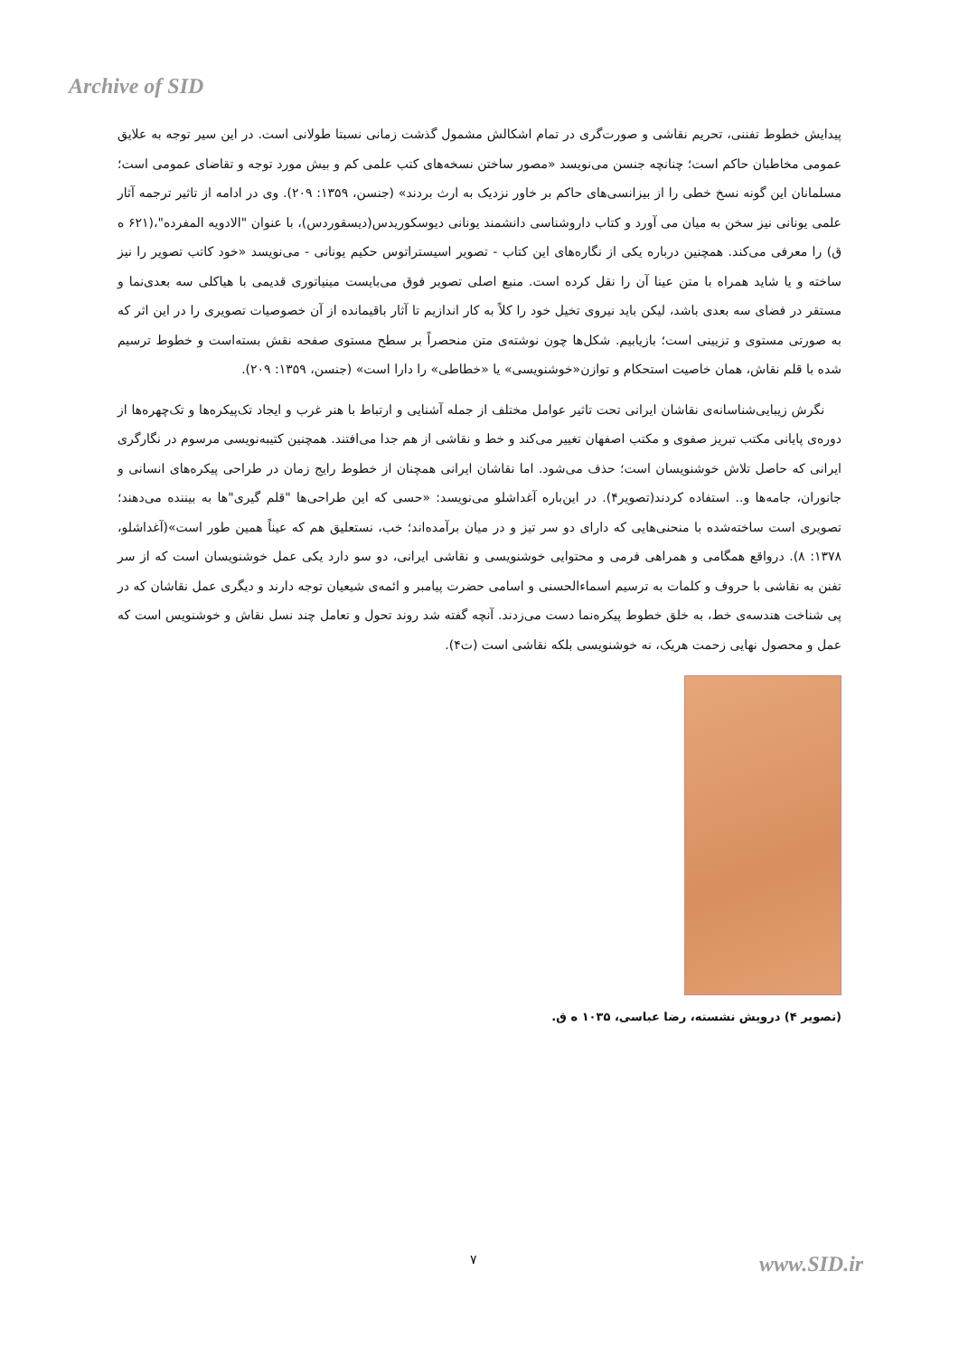Archive of SID
پیدایش خطوط تفننی، تحریم نقاشی و صورت‌گری در تمام اشکالش مشمول گذشت زمانی نسبتا طولانی است. در این سیر توجه به علایق عمومی مخاطبان حاکم است؛ چنانچه جنسن می‌نویسد «مصور ساختن نسخه‌های کتب علمی کم و بیش مورد توجه و تقاضای عمومی است؛ مسلمانان این گونه نسخ خطی را از بیزانسی‌های حاکم بر خاور نزدیک به ارث بردند» (جنسن، ۱۳۵۹: ۲۰۹). وی در ادامه از تاثیر ترجمه آثار علمی یونانی نیز سخن به میان می آورد و کتاب داروشناسی دانشمند یونانی دیوسکوریدس(دیسقوردس)، با عنوان "الادویه المفرده"،(۶۲۱ ه ق) را معرفی می‌کند. همچنین درباره یکی از نگاره‌های این کتاب - تصویر اسیستراتوس حکیم یونانی - می‌نویسد «خود کاتب تصویر را نیز ساخته و یا شاید همراه با متن عینا آن را نقل کرده است. منبع اصلی تصویر فوق می‌بایست مینیاتوری قدیمی با هیاکلی سه بعدی‌نما و مستقر در فضای سه بعدی باشد، لیکن باید نیروی تخیل خود را کلاً به کار اندازیم تا آثار باقیمانده از آن خصوصیات تصویری را در این اثر که به صورتی مستوی و تزیینی است؛ بازیابیم. شکل‌ها چون نوشته‌ی متن منحصراً بر سطح مستوی صفحه نقش بسته‌است و خطوط ترسیم شده با قلم نقاش، همان خاصیت استحکام و توازن«خوشنویسی» یا «خطاطی» را دارا است» (جنسن، ۱۳۵۹: ۲۰۹).
نگرش زیبایی‌شناسانه‌ی نقاشان ایرانی تحت تاثیر عوامل مختلف از جمله آشنایی و ارتباط با هنر غرب و ایجاد تک‌پیکره‌ها و تک‌چهره‌ها از دوره‌ی پایانی مکتب تبریز صفوی و مکتب اصفهان تغییر می‌کند و خط و نقاشی از هم جدا می‌افتند. همچنین کتیبه‌نویسی مرسوم در نگارگری ایرانی که حاصل تلاش خوشنویسان است؛ حذف می‌شود. اما نقاشان ایرانی همچنان از خطوط رایج زمان در طراحی پیکره‌های انسانی و جانوران، جامه‌ها و.. استفاده کردند(تصویر۴). در این‌باره آغداشلو می‌نویسد: «حسی که این طراحی‌ها "قلم گیری"ها به بیننده می‌دهند؛ تصویری است ساخته‌شده با منحنی‌هایی که دارای دو سر تیز و در میان برآمده‌اند؛ خب، نستعلیق هم که عیناً همین طور است»(آغداشلو، ۱۳۷۸: ۸). درواقع همگامی و همراهی فرمی و محتوایی خوشنویسی و نقاشی ایرانی، دو سو دارد یکی عمل خوشنویسان است که از سر تفنن به نقاشی با حروف و کلمات به ترسیم اسماءالحسنی و اسامی حضرت پیامبر و ائمه‌ی شیعیان توجه دارند و دیگری عمل نقاشان که در پی شناخت هندسه‌ی خط، به خلق خطوط پیکره‌نما دست می‌زدند. آنچه گفته شد روند تحول و تعامل چند نسل نقاش و خوشنویس است که عمل و محصول نهایی زحمت هریک، نه خوشنویسی بلکه نقاشی است (ت۴).
(تصویر ۴) درویش نشسته، رضا عباسی، ۱۰۳۵ ه ق.
۷ www.SID.ir